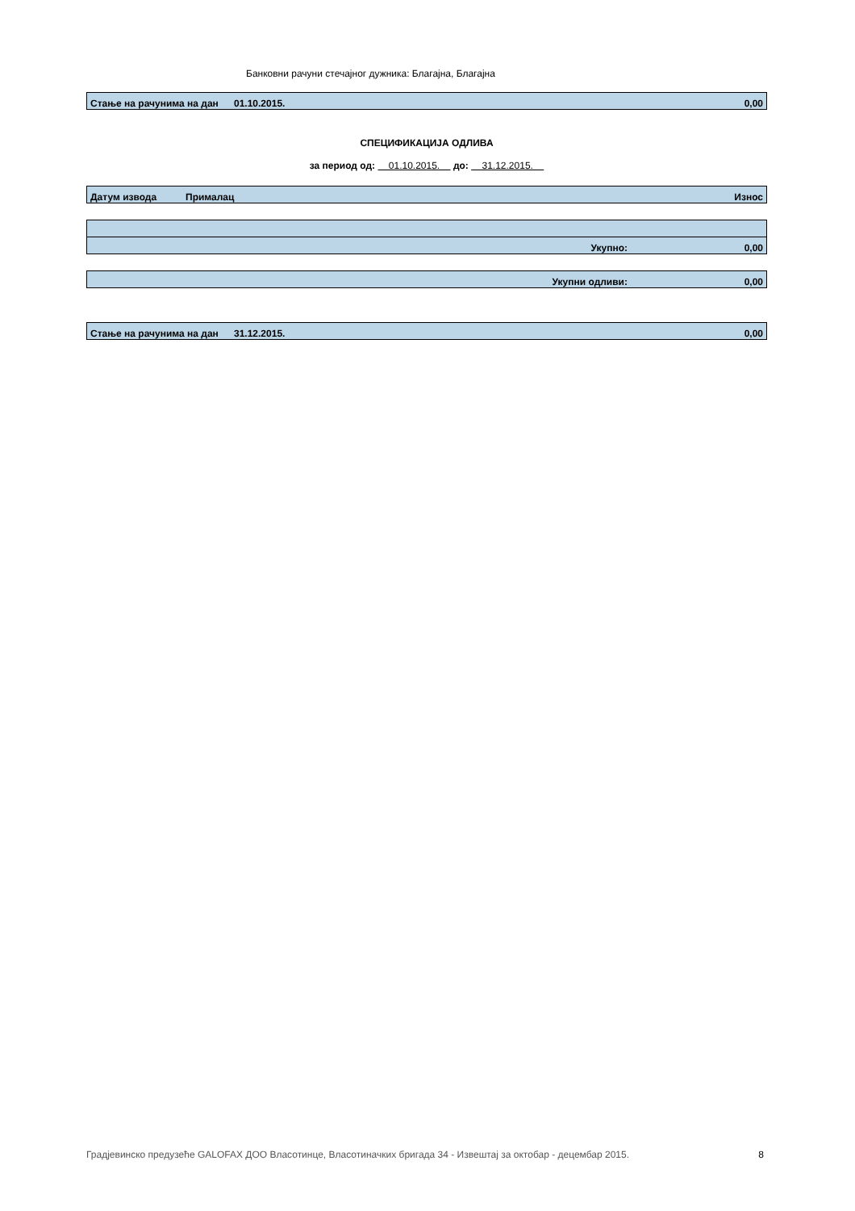Банковни рачуни стечајног дужника: Благајна, Благајна
| Стање на рачунима на дан | 01.10.2015. | 0,00 |
СПЕЦИФИКАЦИЈА ОДЛИВА
за период од: 01.10.2015. до: 31.12.2015.
| | Датум извода | Прималац | Износ |
| Укупно: | 0,00 |
| Укупни одливи: | 0,00 |
| Стање на рачунима на дан | 31.12.2015. | 0,00 |
Градјевинско предузеће GALOFAX ДОО Власотинце, Власотиначких бригада 34 - Извештај за октобар - децембар 2015. 8